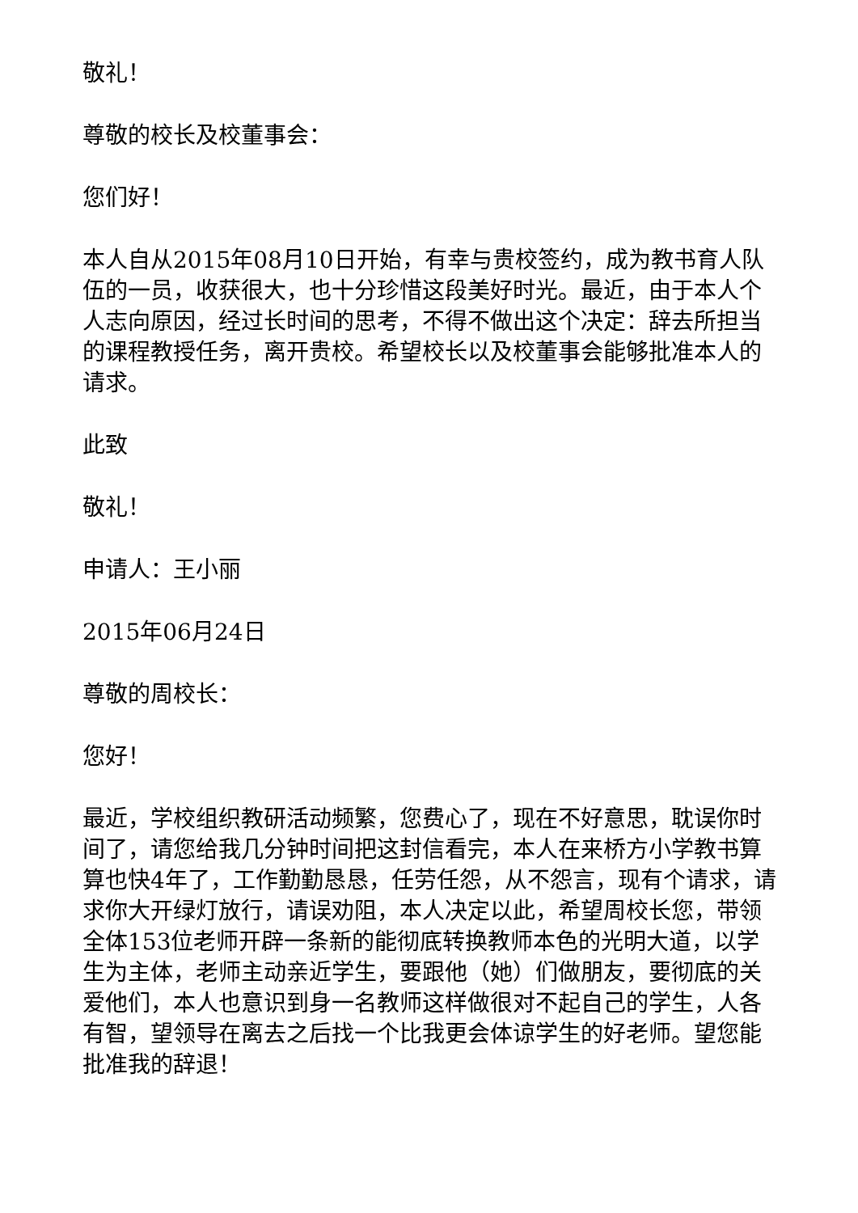敬礼！
尊敬的校长及校董事会：
您们好！
本人自从2015年08月10日开始，有幸与贵校签约，成为教书育人队伍的一员，收获很大，也十分珍惜这段美好时光。最近，由于本人个人志向原因，经过长时间的思考，不得不做出这个决定：辞去所担当的课程教授任务，离开贵校。希望校长以及校董事会能够批准本人的请求。
此致
敬礼！
申请人：王小丽
2015年06月24日
尊敬的周校长：
您好！
最近，学校组织教研活动频繁，您费心了，现在不好意思，耽误你时间了，请您给我几分钟时间把这封信看完，本人在来桥方小学教书算算也快4年了，工作勤勤恳恳，任劳任怨，从不怨言，现有个请求，请求你大开绿灯放行，请误劝阻，本人决定以此，希望周校长您，带领全体153位老师开辟一条新的能彻底转换教师本色的光明大道，以学生为主体，老师主动亲近学生，要跟他（她）们做朋友，要彻底的关爱他们，本人也意识到身一名教师这样做很对不起自己的学生，人各有智，望领导在离去之后找一个比我更会体谅学生的好老师。望您能批准我的辞退！